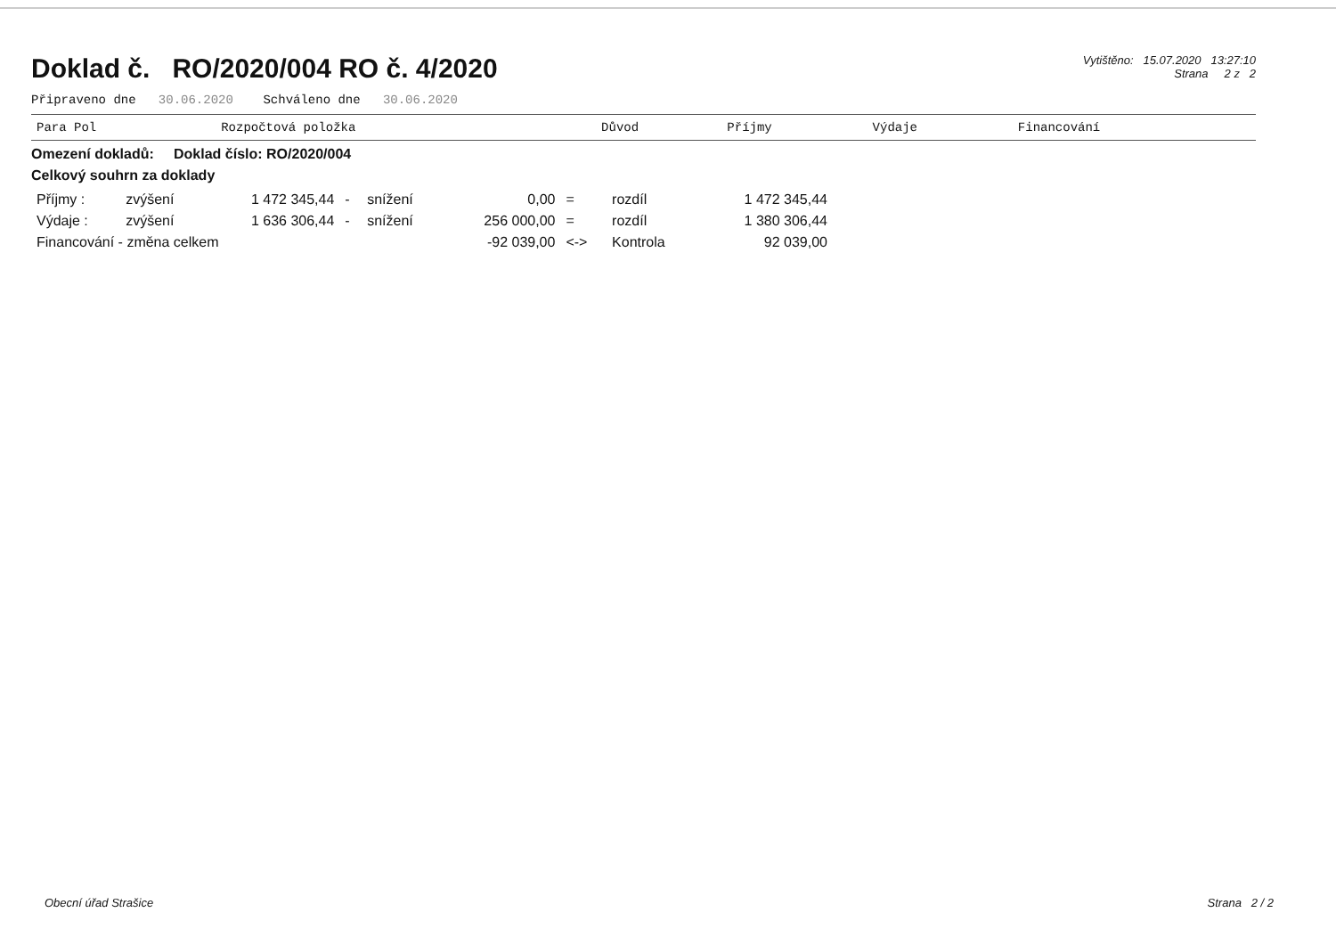Doklad č. RO/2020/004 RO č. 4/2020
Vytištěno: 15.07.2020 13:27:10
Strana 2 z 2
Připraveno dne 30.06.2020 Schváleno dne 30.06.2020
| Para Pol | Rozpočtová položka | Důvod | Příjmy | Výdaje | Financování |
| --- | --- | --- | --- | --- | --- |
Omezení dokladů: Doklad číslo: RO/2020/004
Celkový souhrn za doklady
| Příjmy : | zvýšení | 1 472 345,44 | - | snížení | 0,00 | = | rozdíl | 1 472 345,44 |
| Výdaje : | zvýšení | 1 636 306,44 | - | snížení | 256 000,00 | = | rozdíl | 1 380 306,44 |
| Financování - změna celkem | | | | | -92 039,00 | <-> | Kontrola | 92 039,00 |
Obecní úřad Strašice Strana 2 / 2